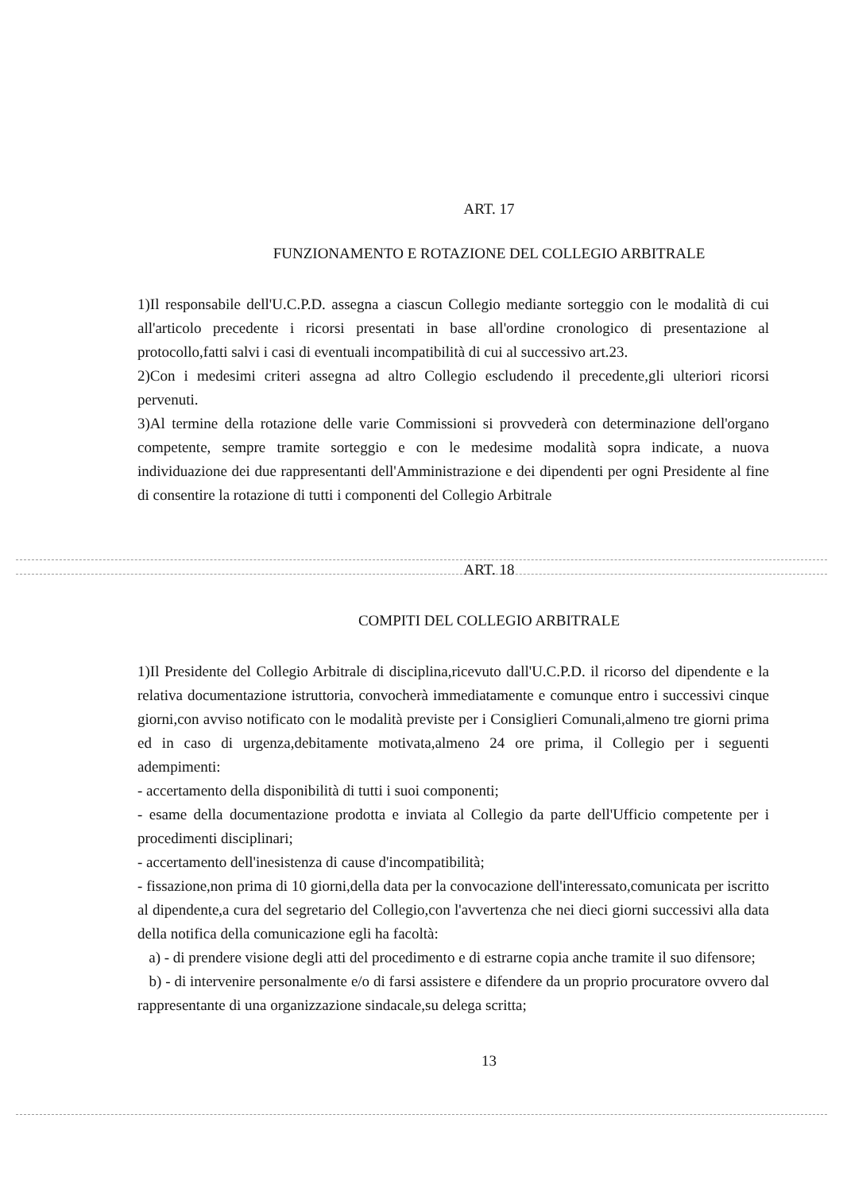ART. 17
FUNZIONAMENTO E ROTAZIONE DEL COLLEGIO ARBITRALE
1)Il responsabile dell'U.C.P.D. assegna a ciascun Collegio mediante sorteggio con le modalità di cui all'articolo precedente i ricorsi presentati in base all'ordine cronologico di presentazione al protocollo,fatti salvi i casi di eventuali incompatibilità di cui al successivo art.23.
2)Con i medesimi criteri assegna ad altro Collegio escludendo il precedente,gli ulteriori ricorsi pervenuti.
3)Al termine della rotazione delle varie Commissioni si provvederà con determinazione dell'organo competente, sempre tramite sorteggio e con le medesime modalità sopra indicate, a nuova individuazione dei due rappresentanti dell'Amministrazione e dei dipendenti per ogni Presidente al fine di consentire la rotazione di tutti i componenti del Collegio Arbitrale
ART. 18
COMPITI DEL COLLEGIO ARBITRALE
1)Il Presidente del Collegio Arbitrale di disciplina,ricevuto dall'U.C.P.D. il ricorso del dipendente e la relativa documentazione istruttoria, convocherà immediatamente e comunque entro i successivi cinque giorni,con avviso notificato con le modalità previste per i Consiglieri Comunali,almeno tre giorni prima ed in caso di urgenza,debitamente motivata,almeno 24 ore prima, il Collegio per i seguenti adempimenti:
- accertamento della disponibilità di tutti i suoi componenti;
- esame della documentazione prodotta e inviata al Collegio da parte dell'Ufficio competente per i procedimenti disciplinari;
- accertamento dell'inesistenza di cause d'incompatibilità;
- fissazione,non prima di 10 giorni,della data per la convocazione dell'interessato,comunicata per iscritto al dipendente,a cura del segretario del Collegio,con l'avvertenza che nei dieci giorni successivi alla data della notifica della comunicazione egli ha facoltà:
a) - di prendere visione degli atti del procedimento e di estrarne copia anche tramite il suo difensore;
b) - di intervenire personalmente e/o di farsi assistere e difendere da un proprio procuratore ovvero dal rappresentante di una organizzazione sindacale,su delega scritta;
13